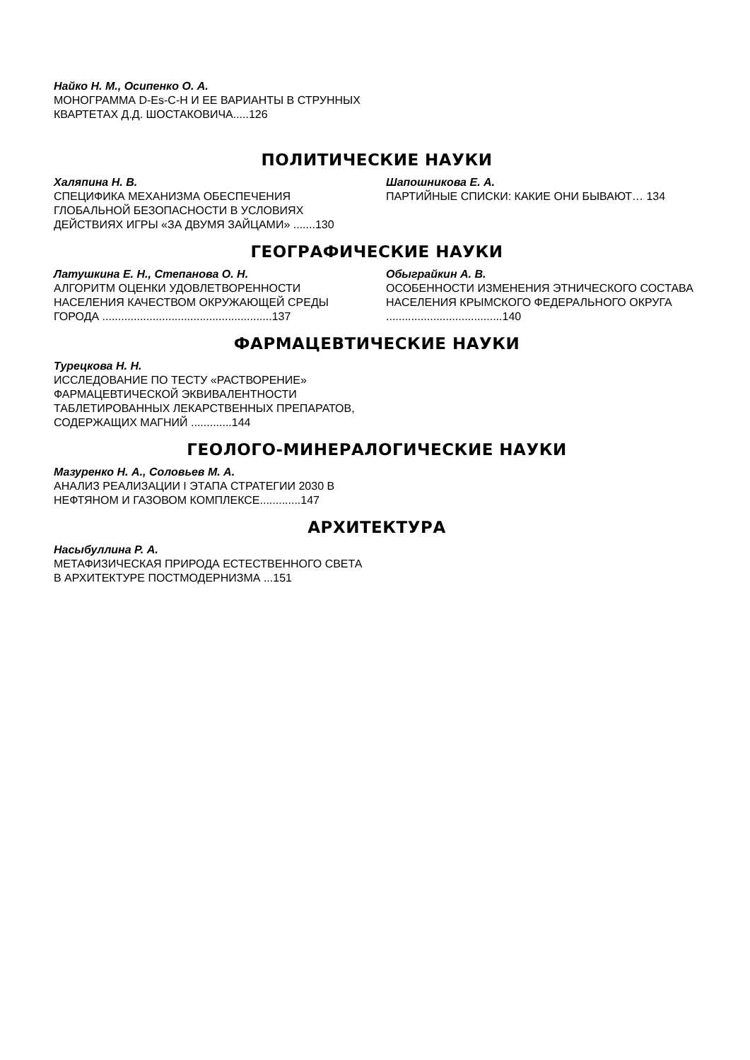Найко Н. М., Осипенко О. А.
МОНОГРАММА D-Es-C-H И ЕЕ ВАРИАНТЫ В СТРУННЫХ КВАРТЕТАХ Д.Д. ШОСТАКОВИЧА.....126
ПОЛИТИЧЕСКИЕ НАУКИ
Халяпина Н. В.
СПЕЦИФИКА МЕХАНИЗМА ОБЕСПЕЧЕНИЯ ГЛОБАЛЬНОЙ БЕЗОПАСНОСТИ В УСЛОВИЯХ ДЕЙСТВИЯХ ИГРЫ «ЗА ДВУМЯ ЗАЙЦАМИ» .......130
Шапошникова Е. А.
ПАРТИЙНЫЕ СПИСКИ: КАКИЕ ОНИ БЫВАЮТ… 134
ГЕОГРАФИЧЕСКИЕ НАУКИ
Латушкина Е. Н., Степанова О. Н.
АЛГОРИТМ ОЦЕНКИ УДОВЛЕТВОРЕННОСТИ НАСЕЛЕНИЯ КАЧЕСТВОМ ОКРУЖАЮЩЕЙ СРЕДЫ ГОРОДА ......................................................137
Обыграйкин А. В.
ОСОБЕННОСТИ ИЗМЕНЕНИЯ ЭТНИЧЕСКОГО СОСТАВА НАСЕЛЕНИЯ КРЫМСКОГО ФЕДЕРАЛЬНОГО ОКРУГА .....................................140
ФАРМАЦЕВТИЧЕСКИЕ НАУКИ
Турецкова Н. Н.
ИССЛЕДОВАНИЕ ПО ТЕСТУ «РАСТВОРЕНИЕ» ФАРМАЦЕВТИЧЕСКОЙ ЭКВИВАЛЕНТНОСТИ ТАБЛЕТИРОВАННЫХ ЛЕКАРСТВЕННЫХ ПРЕПАРАТОВ, СОДЕРЖАЩИХ МАГНИЙ .............144
ГЕОЛОГО-МИНЕРАЛОГИЧЕСКИЕ НАУКИ
Мазуренко Н. А., Соловьев М. А.
АНАЛИЗ РЕАЛИЗАЦИИ I ЭТАПА СТРАТЕГИИ 2030 В НЕФТЯНОМ И ГАЗОВОМ КОМПЛЕКСЕ.............147
АРХИТЕКТУРА
Насыбуллина Р. А.
МЕТАФИЗИЧЕСКАЯ ПРИРОДА ЕСТЕСТВЕННОГО СВЕТА В АРХИТЕКТУРЕ ПОСТМОДЕРНИЗМА ...151